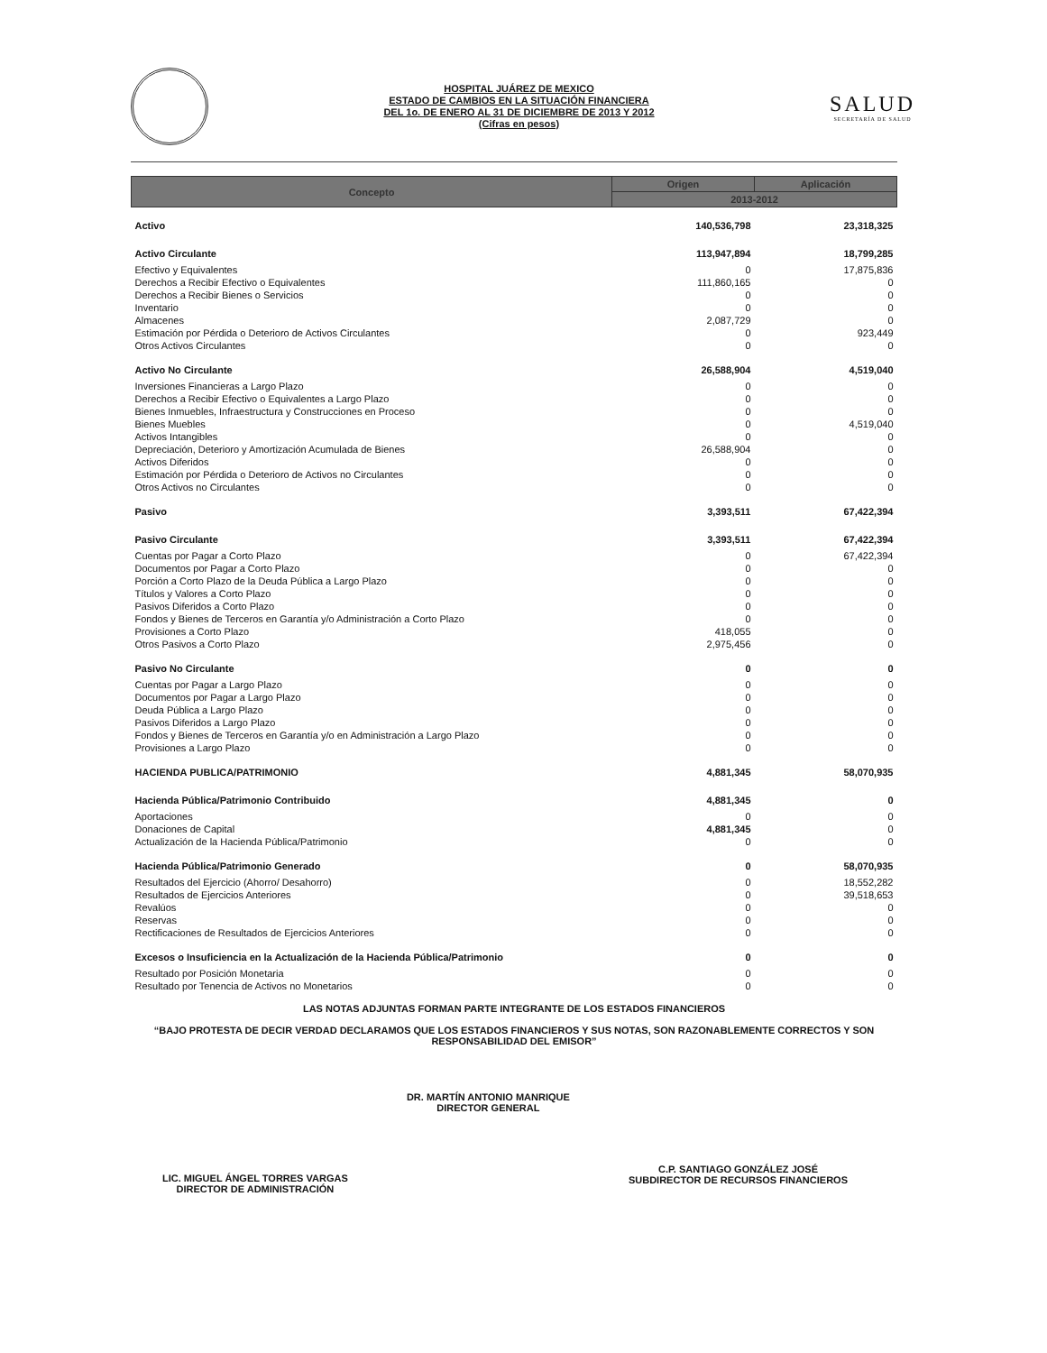HOSPITAL JUÁREZ DE MEXICO
ESTADO DE CAMBIOS EN LA SITUACIÓN FINANCIERA
DEL 1o. DE ENERO AL 31 DE DICIEMBRE DE 2013 Y 2012
(Cifras en pesos)
SALUD
SECRETARÍA DE SALUD
| Concepto | Origen | Aplicación |
| --- | --- | --- |
| | 2013-2012 | |
| Activo | 140,536,798 | 23,318,325 |
| Activo Circulante | 113,947,894 | 18,799,285 |
| Efectivo y Equivalentes | 0 | 17,875,836 |
| Derechos a Recibir Efectivo o Equivalentes | 111,860,165 | 0 |
| Derechos a Recibir Bienes o Servicios | 0 | 0 |
| Inventario | 0 | 0 |
| Almacenes | 2,087,729 | 0 |
| Estimación por Pérdida o Deterioro de Activos Circulantes | 0 | 923,449 |
| Otros Activos Circulantes | 0 | 0 |
| Activo No Circulante | 26,588,904 | 4,519,040 |
| Inversiones Financieras a Largo Plazo | 0 | 0 |
| Derechos a Recibir Efectivo o Equivalentes a Largo Plazo | 0 | 0 |
| Bienes Inmuebles, Infraestructura y Construcciones en Proceso | 0 | 0 |
| Bienes Muebles | 0 | 4,519,040 |
| Activos Intangibles | 0 | 0 |
| Depreciación, Deterioro y Amortización Acumulada de Bienes | 26,588,904 | 0 |
| Activos Diferidos | 0 | 0 |
| Estimación por Pérdida o Deterioro de Activos no Circulantes | 0 | 0 |
| Otros Activos no Circulantes | 0 | 0 |
| Pasivo | 3,393,511 | 67,422,394 |
| Pasivo Circulante | 3,393,511 | 67,422,394 |
| Cuentas por Pagar a Corto Plazo | 0 | 67,422,394 |
| Documentos por Pagar a Corto Plazo | 0 | 0 |
| Porción a Corto Plazo de la Deuda Pública a Largo Plazo | 0 | 0 |
| Títulos y Valores a Corto Plazo | 0 | 0 |
| Pasivos Diferidos a Corto Plazo | 0 | 0 |
| Fondos y Bienes de Terceros en Garantía y/o Administración a Corto Plazo | 0 | 0 |
| Provisiones a Corto Plazo | 418,055 | 0 |
| Otros Pasivos a Corto Plazo | 2,975,456 | 0 |
| Pasivo No Circulante | 0 | 0 |
| Cuentas por Pagar a Largo Plazo | 0 | 0 |
| Documentos por Pagar a Largo Plazo | 0 | 0 |
| Deuda Pública a Largo Plazo | 0 | 0 |
| Pasivos Diferidos a Largo Plazo | 0 | 0 |
| Fondos y Bienes de Terceros en Garantía y/o en Administración a Largo Plazo | 0 | 0 |
| Provisiones a Largo Plazo | 0 | 0 |
| HACIENDA PUBLICA/PATRIMONIO | 4,881,345 | 58,070,935 |
| Hacienda Pública/Patrimonio Contribuido | 4,881,345 | 0 |
| Aportaciones | 0 | 0 |
| Donaciones de Capital | 4,881,345 | 0 |
| Actualización de la Hacienda Pública/Patrimonio | 0 | 0 |
| Hacienda Pública/Patrimonio Generado | 0 | 58,070,935 |
| Resultados del Ejercicio (Ahorro/ Desahorro) | 0 | 18,552,282 |
| Resultados de Ejercicios Anteriores | 0 | 39,518,653 |
| Revalúos | 0 | 0 |
| Reservas | 0 | 0 |
| Rectificaciones de Resultados de Ejercicios Anteriores | 0 | 0 |
| Excesos o Insuficiencia en la Actualización de la Hacienda Pública/Patrimonio | 0 | 0 |
| Resultado por Posición Monetaria | 0 | 0 |
| Resultado por Tenencia de Activos no Monetarios | 0 | 0 |
LAS NOTAS ADJUNTAS FORMAN PARTE INTEGRANTE DE LOS ESTADOS FINANCIEROS
“BAJO PROTESTA DE DECIR VERDAD DECLARAMOS QUE LOS ESTADOS FINANCIEROS Y SUS NOTAS, SON RAZONABLEMENTE CORRECTOS Y SON RESPONSABILIDAD DEL EMISOR”
LIC. MIGUEL ÁNGEL TORRES VARGAS
DIRECTOR DE ADMINISTRACIÓN
DR. MARTÍN ANTONIO MANRIQUE
DIRECTOR GENERAL
C.P. SANTIAGO GONZÁLEZ JOSÉ
SUBDIRECTOR DE RECURSOS FINANCIEROS